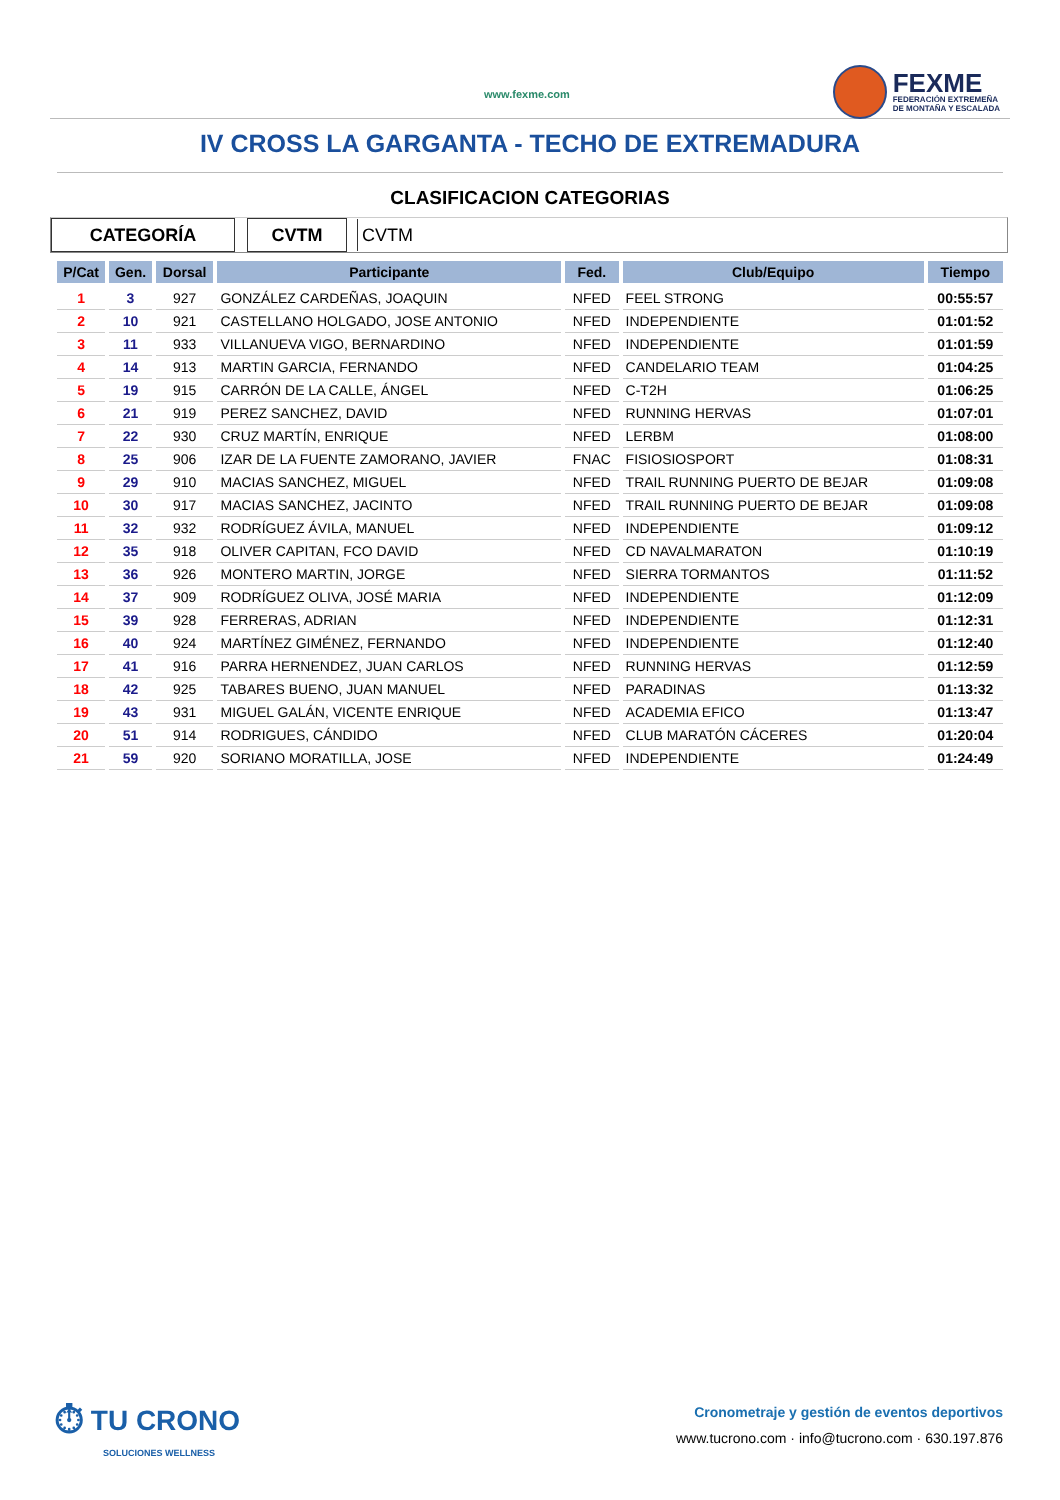www.fexme.com
FEXME
FEDERACIÓN EXTREMEÑA
DE MONTAÑA Y ESCALADA
IV CROSS LA GARGANTA - TECHO DE EXTREMADURA
CLASIFICACION CATEGORIAS
CATEGORÍA CVTM CVTM
| P/Cat | Gen. | Dorsal | Participante | Fed. | Club/Equipo | Tiempo |
| --- | --- | --- | --- | --- | --- | --- |
| 1 | 3 | 927 | GONZÁLEZ CARDEÑAS, JOAQUIN | NFED | FEEL STRONG | 00:55:57 |
| 2 | 10 | 921 | CASTELLANO HOLGADO, JOSE ANTONIO | NFED | INDEPENDIENTE | 01:01:52 |
| 3 | 11 | 933 | VILLANUEVA VIGO, BERNARDINO | NFED | INDEPENDIENTE | 01:01:59 |
| 4 | 14 | 913 | MARTIN GARCIA, FERNANDO | NFED | CANDELARIO TEAM | 01:04:25 |
| 5 | 19 | 915 | CARRÓN DE LA CALLE, ÁNGEL | NFED | C-T2H | 01:06:25 |
| 6 | 21 | 919 | PEREZ SANCHEZ, DAVID | NFED | RUNNING HERVAS | 01:07:01 |
| 7 | 22 | 930 | CRUZ MARTÍN, ENRIQUE | NFED | LERBM | 01:08:00 |
| 8 | 25 | 906 | IZAR DE LA FUENTE ZAMORANO, JAVIER | FNAC | FISIOSIOSPORT | 01:08:31 |
| 9 | 29 | 910 | MACIAS SANCHEZ, MIGUEL | NFED | TRAIL RUNNING PUERTO DE BEJAR | 01:09:08 |
| 10 | 30 | 917 | MACIAS SANCHEZ, JACINTO | NFED | TRAIL RUNNING PUERTO DE BEJAR | 01:09:08 |
| 11 | 32 | 932 | RODRÍGUEZ ÁVILA, MANUEL | NFED | INDEPENDIENTE | 01:09:12 |
| 12 | 35 | 918 | OLIVER CAPITAN, FCO DAVID | NFED | CD NAVALMARATON | 01:10:19 |
| 13 | 36 | 926 | MONTERO MARTIN, JORGE | NFED | SIERRA TORMANTOS | 01:11:52 |
| 14 | 37 | 909 | RODRÍGUEZ OLIVA, JOSÉ MARIA | NFED | INDEPENDIENTE | 01:12:09 |
| 15 | 39 | 928 | FERRERAS, ADRIAN | NFED | INDEPENDIENTE | 01:12:31 |
| 16 | 40 | 924 | MARTÍNEZ GIMÉNEZ, FERNANDO | NFED | INDEPENDIENTE | 01:12:40 |
| 17 | 41 | 916 | PARRA HERNENDEZ, JUAN CARLOS | NFED | RUNNING HERVAS | 01:12:59 |
| 18 | 42 | 925 | TABARES BUENO, JUAN MANUEL | NFED | PARADINAS | 01:13:32 |
| 19 | 43 | 931 | MIGUEL GALÁN, VICENTE ENRIQUE | NFED | ACADEMIA EFICO | 01:13:47 |
| 20 | 51 | 914 | RODRIGUES, CÁNDIDO | NFED | CLUB MARATÓN CÁCERES | 01:20:04 |
| 21 | 59 | 920 | SORIANO MORATILLA, JOSE | NFED | INDEPENDIENTE | 01:24:49 |
⏱ TU CRONO
SOLUCIONES WELLNESS
Cronometraje y gestión de eventos deportivos
www.tucrono.com · info@tucrono.com · 630.197.876